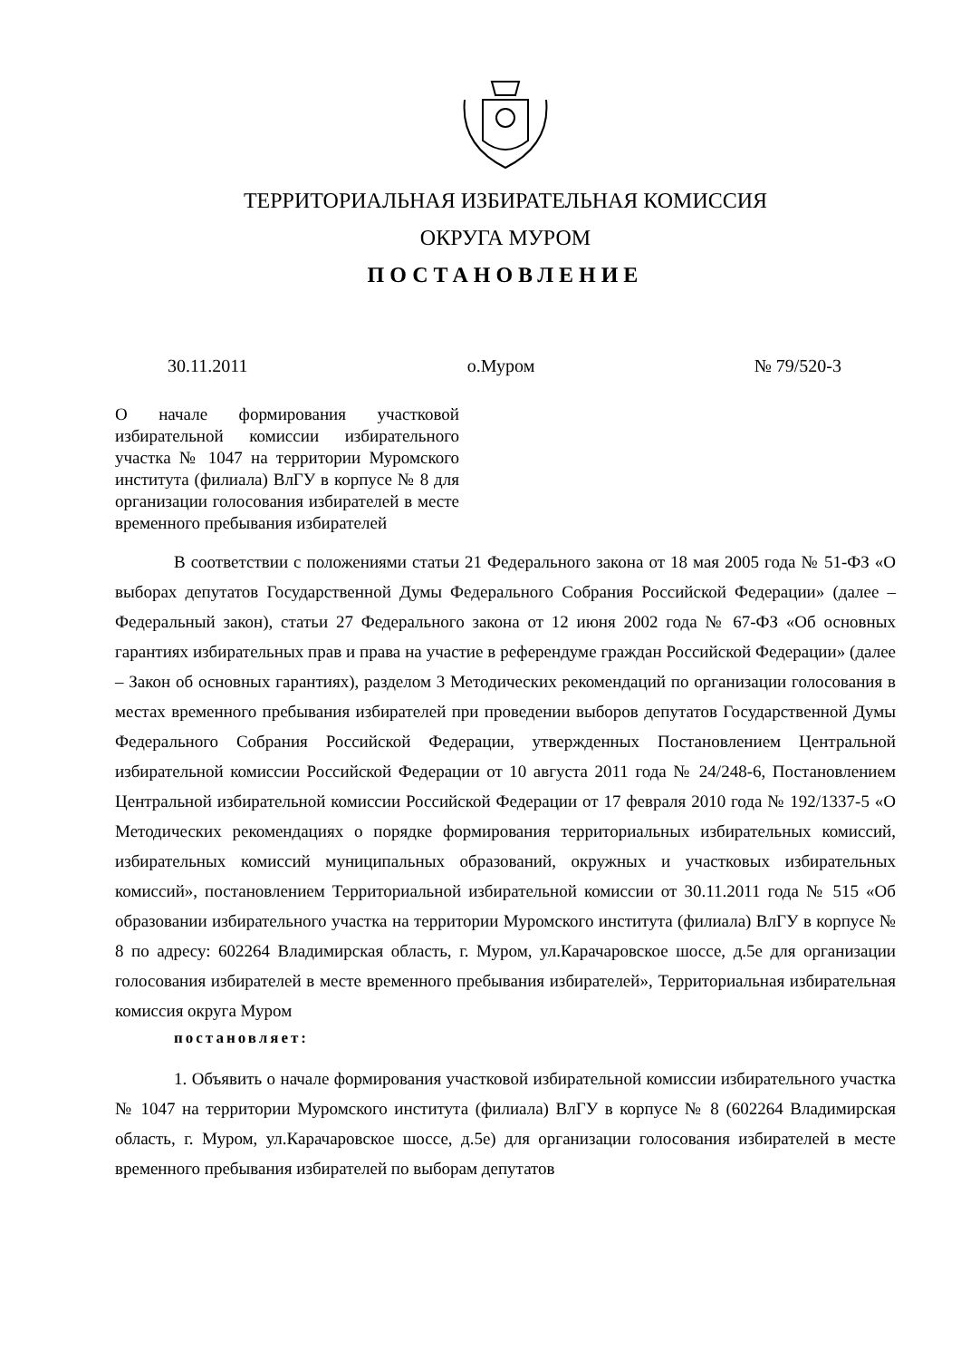ТЕРРИТОРИАЛЬНАЯ ИЗБИРАТЕЛЬНАЯ КОМИССИЯ
ОКРУГА МУРОМ
ПОСТАНОВЛЕНИЕ
30.11.2011 о.Муром № 79/520-3
О начале формирования участковой избирательной комиссии избирательного участка № 1047 на территории Муромского института (филиала) ВлГУ в корпусе № 8 для организации голосования избирателей в месте временного пребывания избирателей
В соответствии с положениями статьи 21 Федерального закона от 18 мая 2005 года № 51-ФЗ «О выборах депутатов Государственной Думы Федерального Собрания Российской Федерации» (далее – Федеральный закон), статьи 27 Федерального закона от 12 июня 2002 года № 67-ФЗ «Об основных гарантиях избирательных прав и права на участие в референдуме граждан Российской Федерации» (далее – Закон об основных гарантиях), разделом 3 Методических рекомендаций по организации голосования в местах временного пребывания избирателей при проведении выборов депутатов Государственной Думы Федерального Собрания Российской Федерации, утвержденных Постановлением Центральной избирательной комиссии Российской Федерации от 10 августа 2011 года № 24/248-6, Постановлением Центральной избирательной комиссии Российской Федерации от 17 февраля 2010 года № 192/1337-5 «О Методических рекомендациях о порядке формирования территориальных избирательных комиссий, избирательных комиссий муниципальных образований, окружных и участковых избирательных комиссий», постановлением Территориальной избирательной комиссии от 30.11.2011 года № 515 «Об образовании избирательного участка на территории Муромского института (филиала) ВлГУ в корпусе № 8 по адресу: 602264 Владимирская область, г. Муром, ул.Карачаровское шоссе, д.5е для организации голосования избирателей в месте временного пребывания избирателей», Территориальная избирательная комиссия округа Муром
постановляет:
1. Объявить о начале формирования участковой избирательной комиссии избирательного участка № 1047 на территории Муромского института (филиала) ВлГУ в корпусе № 8 (602264 Владимирская область, г. Муром, ул.Карачаровское шоссе, д.5е) для организации голосования избирателей в месте временного пребывания избирателей по выборам депутатов